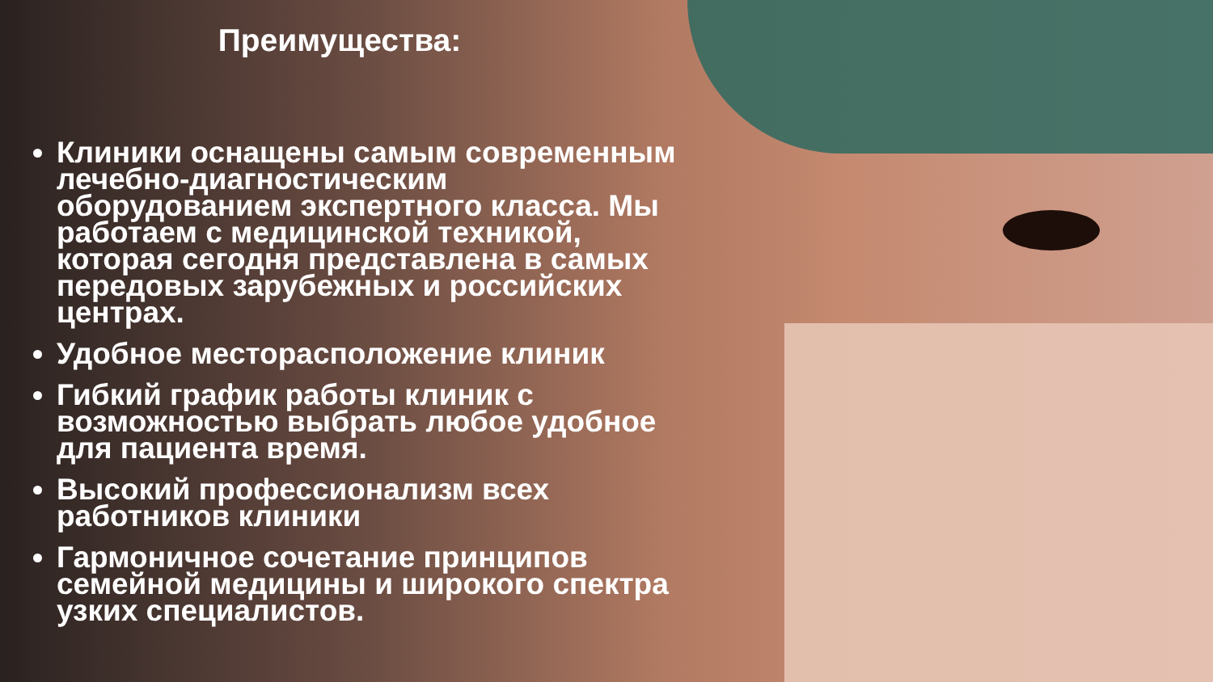Преимущества:
Клиники оснащены самым современным лечебно-диагностическим оборудованием экспертного класса. Мы работаем с медицинской техникой, которая сегодня представлена в самых передовых зарубежных и российских центрах.
Удобное месторасположение клиник
Гибкий график работы клиник с возможностью выбрать любое удобное для пациента время.
Высокий профессионализм всех работников клиники
Гармоничное сочетание принципов семейной медицины и широкого спектра узких специалистов.